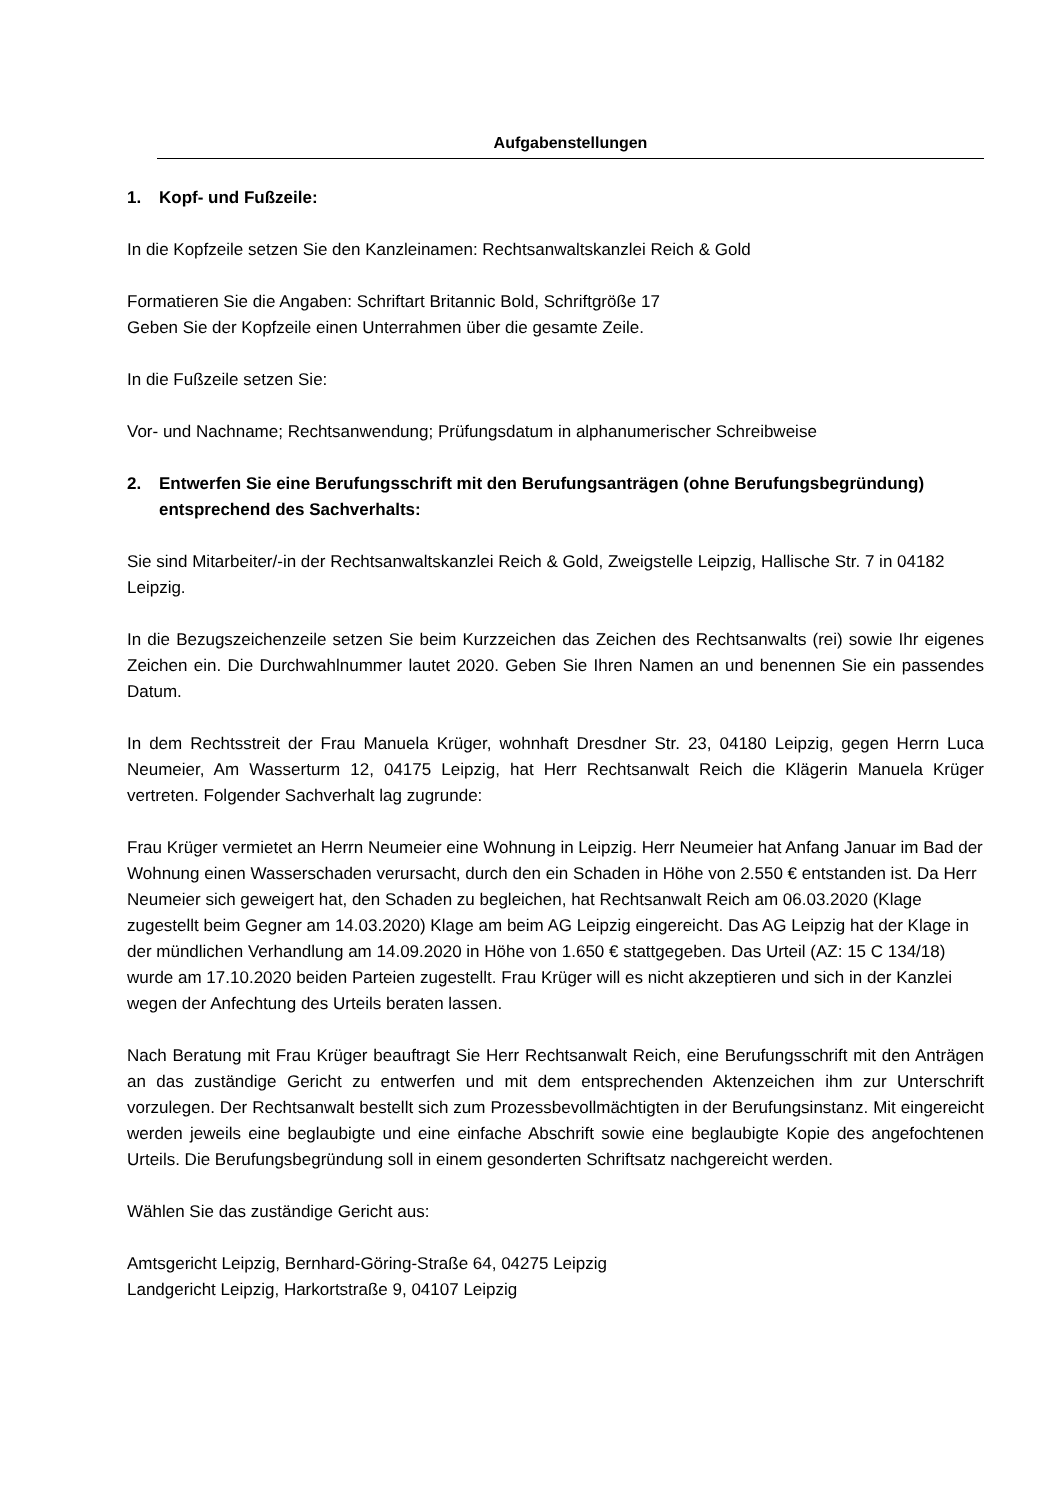Aufgabenstellungen
1. Kopf- und Fußzeile:
In die Kopfzeile setzen Sie den Kanzleinamen: Rechtsanwaltskanzlei Reich & Gold
Formatieren Sie die Angaben: Schriftart Britannic Bold, Schriftgröße 17
Geben Sie der Kopfzeile einen Unterrahmen über die gesamte Zeile.
In die Fußzeile setzen Sie:
Vor- und Nachname; Rechtsanwendung; Prüfungsdatum in alphanumerischer Schreibweise
2. Entwerfen Sie eine Berufungsschrift mit den Berufungsanträgen (ohne Berufungsbegründung) entsprechend des Sachverhalts:
Sie sind Mitarbeiter/-in der Rechtsanwaltskanzlei Reich & Gold, Zweigstelle Leipzig, Hallische Str. 7 in 04182 Leipzig.
In die Bezugszeichenzeile setzen Sie beim Kurzzeichen das Zeichen des Rechtsanwalts (rei) sowie Ihr eigenes Zeichen ein. Die Durchwahlnummer lautet 2020. Geben Sie Ihren Namen an und benennen Sie ein passendes Datum.
In dem Rechtsstreit der Frau Manuela Krüger, wohnhaft Dresdner Str. 23, 04180 Leipzig, gegen Herrn Luca Neumeier, Am Wasserturm 12, 04175 Leipzig, hat Herr Rechtsanwalt Reich die Klägerin Manuela Krüger vertreten. Folgender Sachverhalt lag zugrunde:
Frau Krüger vermietet an Herrn Neumeier eine Wohnung in Leipzig. Herr Neumeier hat Anfang Januar im Bad der Wohnung einen Wasserschaden verursacht, durch den ein Schaden in Höhe von 2.550 € entstanden ist. Da Herr Neumeier sich geweigert hat, den Schaden zu begleichen, hat Rechtsanwalt Reich am 06.03.2020 (Klage zugestellt beim Gegner am 14.03.2020) Klage am beim AG Leipzig eingereicht. Das AG Leipzig hat der Klage in der mündlichen Verhandlung am 14.09.2020 in Höhe von 1.650 € stattgegeben. Das Urteil (AZ: 15 C 134/18) wurde am 17.10.2020 beiden Parteien zugestellt. Frau Krüger will es nicht akzeptieren und sich in der Kanzlei wegen der Anfechtung des Urteils beraten lassen.
Nach Beratung mit Frau Krüger beauftragt Sie Herr Rechtsanwalt Reich, eine Berufungsschrift mit den Anträgen an das zuständige Gericht zu entwerfen und mit dem entsprechenden Aktenzeichen ihm zur Unterschrift vorzulegen. Der Rechtsanwalt bestellt sich zum Prozessbevollmächtigten in der Berufungsinstanz. Mit eingereicht werden jeweils eine beglaubigte und eine einfache Abschrift sowie eine beglaubigte Kopie des angefochtenen Urteils. Die Berufungsbegründung soll in einem gesonderten Schriftsatz nachgereicht werden.
Wählen Sie das zuständige Gericht aus:
Amtsgericht Leipzig, Bernhard-Göring-Straße 64, 04275 Leipzig
Landgericht Leipzig, Harkortstraße 9, 04107 Leipzig